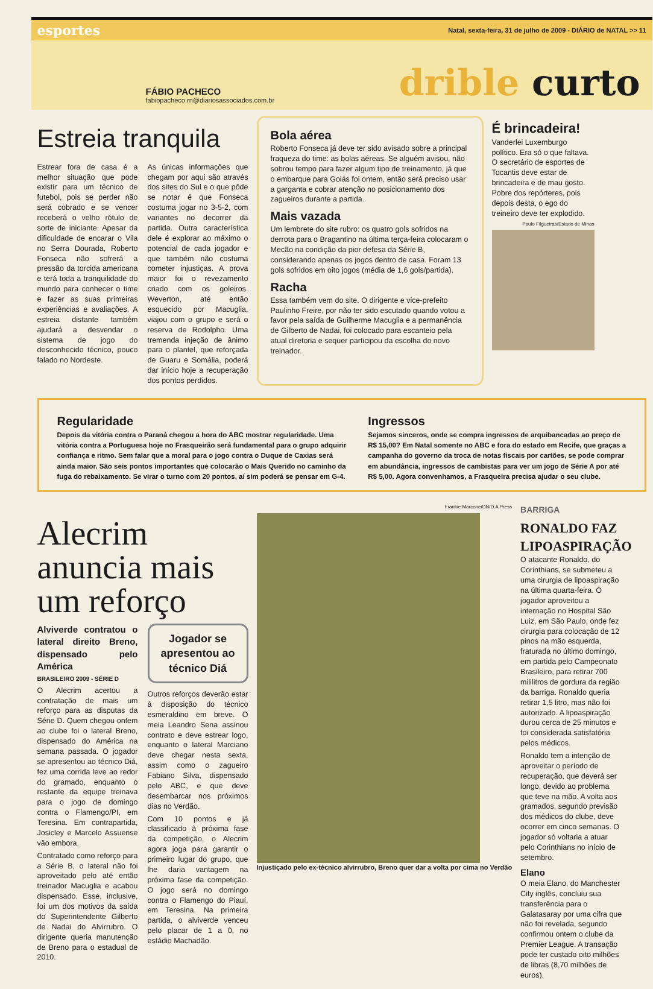esportes Natal, sexta-feira, 31 de julho de 2009 - DIÁRIO de NATAL >> 11
FÁBIO PACHECO
fabiopacheco.rn@diariosassociados.com.br
drible curto
Estreia tranquila
Estrear fora de casa é a melhor situação que pode existir para um técnico de futebol, pois se perder não será cobrado e se vencer receberá o velho rótulo de sorte de iniciante. Apesar da dificuldade de encarar o Vila no Serra Dourada, Roberto Fonseca não sofrerá a pressão da torcida americana e terá toda a tranquilidade do mundo para conhecer o time e fazer as suas primeiras experiências e avaliações. A estreia distante também ajudará a desvendar o sistema de jogo do desconhecido técnico, pouco falado no Nordeste.
As únicas informações que chegam por aqui são através dos sites do Sul e o que pôde se notar é que Fonseca costuma jogar no 3-5-2, com variantes no decorrer da partida. Outra característica dele é explorar ao máximo o potencial de cada jogador e que também não costuma cometer injustiças. A prova maior foi o revezamento criado com os goleiros. Weverton, até então esquecido por Macuglia, viajou com o grupo e será o reserva de Rodolpho. Uma tremenda injeção de ânimo para o plantel, que reforçada de Guaru e Somália, poderá dar início hoje a recuperação dos pontos perdidos.
Bola aérea
Roberto Fonseca já deve ter sido avisado sobre a principal fraqueza do time: as bolas aéreas. Se alguém avisou, não sobrou tempo para fazer algum tipo de treinamento, já que o embarque para Goiás foi ontem, então será preciso usar a garganta e cobrar atenção no posicionamento dos zagueiros durante a partida.
Mais vazada
Um lembrete do site rubro: os quatro gols sofridos na derrota para o Bragantino na última terça-feira colocaram o Mecão na condição da pior defesa da Série B, considerando apenas os jogos dentro de casa. Foram 13 gols sofridos em oito jogos (média de 1,6 gols/partida).
Racha
Essa também vem do site. O dirigente e vice-prefeito Paulinho Freire, por não ter sido escutado quando votou a favor pela saída de Guilherme Macuglia e a permanência de Gilberto de Nadai, foi colocado para escanteio pela atual diretoria e sequer participou da escolha do novo treinador.
É brincadeira!
Vanderlei Luxemburgo político. Era só o que faltava. O secretário de esportes de Tocantis deve estar de brincadeira e de mau gosto. Pobre dos repórteres, pois depois desta, o ego do treineiro deve ter explodido.
Paulo Filgueiras/Estado de Minas
Regularidade
Depois da vitória contra o Paraná chegou a hora do ABC mostrar regularidade. Uma vitória contra a Portuguesa hoje no Frasqueirão será fundamental para o grupo adquirir confiança e ritmo. Sem falar que a moral para o jogo contra o Duque de Caxias será ainda maior. São seis pontos importantes que colocarão o Mais Querido no caminho da fuga do rebaixamento. Se virar o turno com 20 pontos, aí sim poderá se pensar em G-4.
Ingressos
Sejamos sinceros, onde se compra ingressos de arquibancadas ao preço de R$ 15,00? Em Natal somente no ABC e fora do estado em Recife, que graças a campanha do governo da troca de notas fiscais por cartões, se pode comprar em abundância, ingressos de cambistas para ver um jogo de Série A por até R$ 5,00. Agora convenhamos, a Frasqueira precisa ajudar o seu clube.
Alecrim anuncia mais um reforço
Alviverde contratou o lateral direito Breno, dispensado pelo América
BRASILEIRO 2009 - SÉRIE D
O Alecrim acertou a contratação de mais um reforço para as disputas da Série D. Quem chegou ontem ao clube foi o lateral Breno, dispensado do América na semana passada. O jogador se apresentou ao técnico Diá, fez uma corrida leve ao redor do gramado, enquanto o restante da equipe treinava para o jogo de domingo contra o Flamengo/PI, em Teresina. Em contrapartida, Josicley e Marcelo Assuense vão embora.
Contratado como reforço para a Série B, o lateral não foi aproveitado pelo até então treinador Macuglia e acabou dispensado. Esse, inclusive, foi um dos motivos da saída do Superintendente Gilberto de Nadai do Alvirrubro. O dirigente queria manutenção de Breno para o estadual de 2010.
Jogador se apresentou ao técnico Diá
Outros reforços deverão estar à disposição do técnico esmeraldino em breve. O meia Leandro Sena assinou contrato e deve estrear logo, enquanto o lateral Marciano deve chegar nesta sexta, assim como o zagueiro Fabiano Silva, dispensado pelo ABC, e que deve desembarcar nos próximos dias no Verdão.
Com 10 pontos e já classificado à próxima fase da competição, o Alecrim agora joga para garantir o primeiro lugar do grupo, que lhe daria vantagem na próxima fase da competição. O jogo será no domingo contra o Flamengo do Piauí, em Teresina. Na primeira partida, o alviverde venceu pelo placar de 1 a 0, no estádio Machadão.
Frankie Marcone/DN/D.A Press
Injustiçado pelo ex-técnico alvirrubro, Breno quer dar a volta por cima no Verdão
BARRIGA
RONALDO FAZ LIPOASPIRAÇÃO
O atacante Ronaldo, do Corinthians, se submeteu a uma cirurgia de lipoaspiração na última quarta-feira. O jogador aproveitou a internação no Hospital São Luiz, em São Paulo, onde fez cirurgia para colocação de 12 pinos na mão esquerda, fraturada no último domingo, em partida pelo Campeonato Brasileiro, para retirar 700 mililitros de gordura da região da barriga. Ronaldo queria retirar 1,5 litro, mas não foi autorizado. A lipoaspiração durou cerca de 25 minutos e foi considerada satisfatória pelos médicos.
Ronaldo tem a intenção de aproveitar o período de recuperação, que deverá ser longo, devido ao problema que teve na mão. A volta aos gramados, segundo previsão dos médicos do clube, deve ocorrer em cinco semanas. O jogador só voltaria a atuar pelo Corinthians no início de setembro.
Elano
O meia Elano, do Manchester City inglês, concluiu sua transferência para o Galatasaray por uma cifra que não foi revelada, segundo confirmou ontem o clube da Premier League. A transação pode ter custado oito milhões de libras (8,70 milhões de euros).